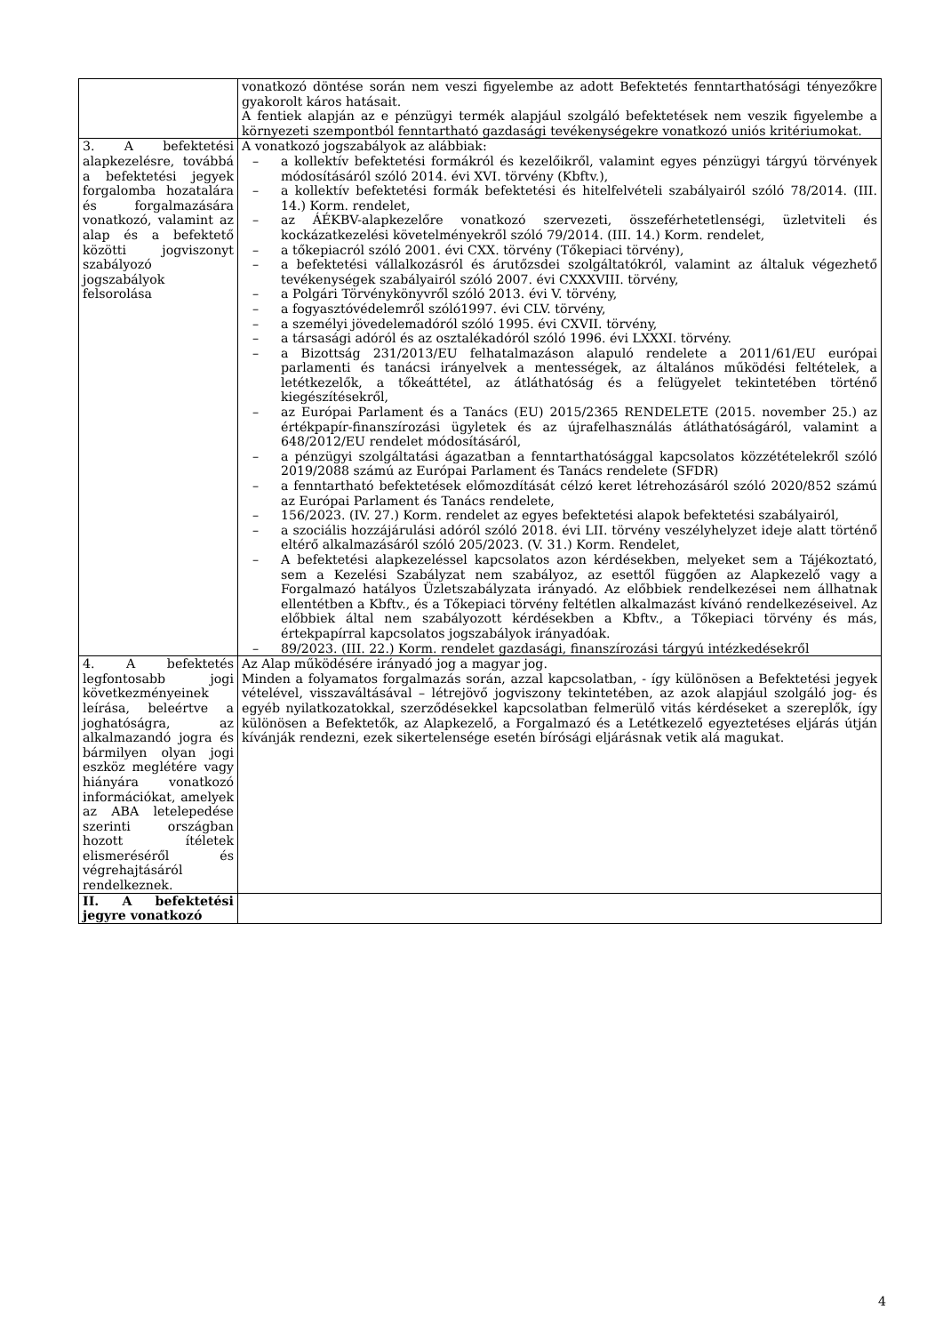| | vonatkozó döntése során nem veszi figyelembe az adott Befektetés fenntarthatósági tényezőkre gyakorolt káros hatásait. A fentiek alapján az e pénzügyi termék alapjául szolgáló befektetések nem veszik figyelembe a környezeti szempontból fenntartható gazdasági tevékenységekre vonatkozó uniós kritériumokat. |
| 3. A befektetési alapkezelésre, továbbá a befektetési jegyek forgalomba hozatalára és forgalmazására vonatkozó, valamint az alap és a befektető közötti jogviszonyt szabályozó jogszabályok felsorolása | A vonatkozó jogszabályok az alábbiak: – a kollektív befektetési formákról és kezelőikről, valamint egyes pénzügyi tárgyú törvények módosításáról szóló 2014. évi XVI. törvény (Kbftv.), – a kollektív befektetési formák befektetési és hitelfelvételi szabályairól szóló 78/2014. (III. 14.) Korm. rendelet, – az ÁÉKBV-alapkezelőre vonatkozó szervezeti, összeférhetetlenségi, üzletviteli és kockázatkezelési követelményekről szóló 79/2014. (III. 14.) Korm. rendelet, – a tőkepiacról szóló 2001. évi CXX. törvény (Tőkepiaci törvény), – a befektetési vállalkozásról és árutőzsdei szolgáltatókról, valamint az általuk végezhető tevékenységek szabályairól szóló 2007. évi CXXXVIII. törvény, – a Polgári Törvénykönyvről szóló 2013. évi V. törvény, – a fogyasztóvédelemről szóló1997. évi CLV. törvény, – a személyi jövedelemadóról szóló 1995. évi CXVII. törvény, – a társasági adóról és az osztalékadóról szóló 1996. évi LXXXI. törvény. – a Bizottság 231/2013/EU felhatalmazáson alapuló rendelete a 2011/61/EU európai parlamenti és tanácsi irányelvek a mentességek, az általános működési feltételek, a letétkezelők, a tőkeáttétel, az átláthatóság és a felügyelet tekintetében történő kiegészítésekről, – az Európai Parlament és a Tanács (EU) 2015/2365 RENDELETE (2015. november 25.) az értékpapír-finanszírozási ügyletek és az újrafelhasználás átláthatóságáról, valamint a 648/2012/EU rendelet módosításáról, – a pénzügyi szolgáltatási ágazatban a fenntarthatósággal kapcsolatos közzétételekről szóló 2019/2088 számú az Európai Parlament és Tanács rendelete (SFDR) – a fenntartható befektetések előmozdítását célzó keret létrehozásáról szóló 2020/852 számú az Európai Parlament és Tanács rendelete, – 156/2023. (IV. 27.) Korm. rendelet az egyes befektetési alapok befektetési szabályairól, – a szociális hozzájárulási adóról szóló 2018. évi LII. törvény veszélyhelyzet ideje alatt történő eltérő alkalmazásáról szóló 205/2023. (V. 31.) Korm. Rendelet, – A befektetési alapkezeléssel kapcsolatos azon kérdésekben, melyeket sem a Tájékoztató, sem a Kezelési Szabályzat nem szabályoz, az esettől függően az Alapkezelő vagy a Forgalmazó hatályos Üzletszabályzata irányadó. Az előbbiek rendelkezései nem állhatnak ellentétben a Kbftv., és a Tőkepiaci törvény feltétlen alkalmazást kívánó rendelkezéseivel. Az előbbiek által nem szabályozott kérdésekben a Kbftv., a Tőkepiaci törvény és más, értekpapírral kapcsolatos jogszabályok irányadóak. – 89/2023. (III. 22.) Korm. rendelet gazdasági, finanszírozási tárgyú intézkedésekről |
| 4. A befektetés legfontosabb jogi következményeinek leírása, beleértve a joghatóságra, az alkalmazandó jogra és bármilyen olyan jogi eszköz meglétére vagy hiányára vonatkozó információkat, amelyek az ABA letelepedése szerinti országban hozott ítéletek elismeréséről és végrehajtásáról rendelkeznek. | Az Alap működésére irányadó jog a magyar jog. Minden a folyamatos forgalmazás során, azzal kapcsolatban, - így különösen a Befektetési jegyek vételével, visszaváltásával – létrejövő jogviszony tekintetében, az azok alapjául szolgáló jog- és egyéb nyilatkozatokkal, szerződésekkel kapcsolatban felmerülő vitás kérdéseket a szereplők, így különösen a Befektetők, az Alapkezelő, a Forgalmazó és a Letétkezelő egyeztetéses eljárás útján kívánják rendezni, ezek sikertelensége esetén bírósági eljárásnak vetik alá magukat. |
| II. A befektetési jegyre vonatkozó | |
4